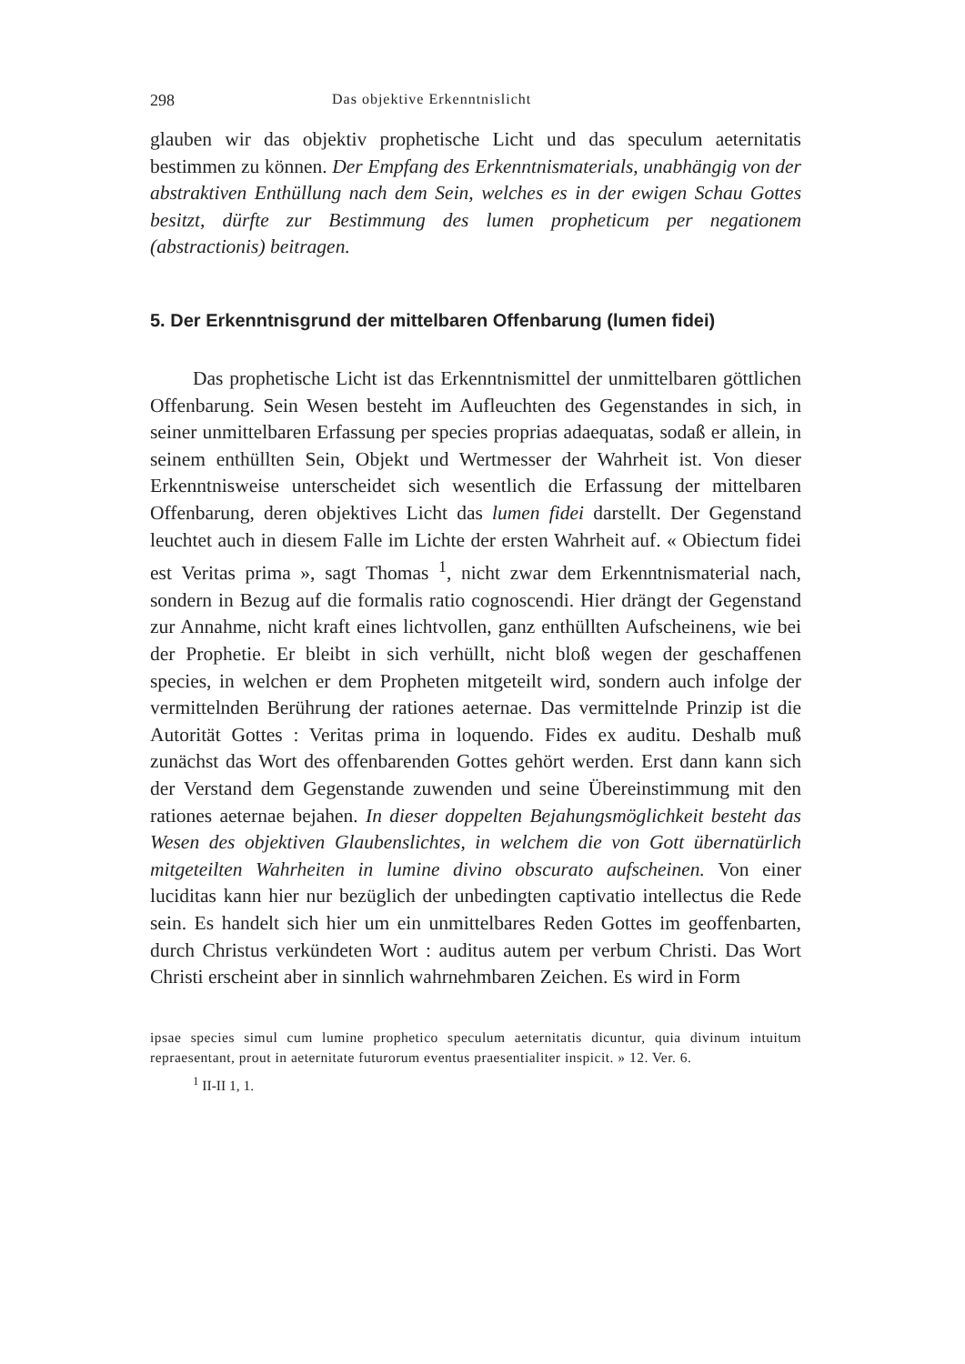298 Das objektive Erkenntnislicht
glauben wir das objektiv prophetische Licht und das speculum aeternitatis bestimmen zu können. Der Empfang des Erkenntnismaterials, unabhängig von der abstraktiven Enthüllung nach dem Sein, welches es in der ewigen Schau Gottes besitzt, dürfte zur Bestimmung des lumen propheticum per negationem (abstractionis) beitragen.
5. Der Erkenntnisgrund der mittelbaren Offenbarung (lumen fidei)
Das prophetische Licht ist das Erkenntnismittel der unmittelbaren göttlichen Offenbarung. Sein Wesen besteht im Aufleuchten des Gegenstandes in sich, in seiner unmittelbaren Erfassung per species proprias adaequatas, sodaß er allein, in seinem enthüllten Sein, Objekt und Wertmesser der Wahrheit ist. Von dieser Erkenntnisweise unterscheidet sich wesentlich die Erfassung der mittelbaren Offenbarung, deren objektives Licht das lumen fidei darstellt. Der Gegenstand leuchtet auch in diesem Falle im Lichte der ersten Wahrheit auf. « Obiectum fidei est Veritas prima », sagt Thomas <sup>1</sup>, nicht zwar dem Erkenntnismaterial nach, sondern in Bezug auf die formalis ratio cognoscendi. Hier drängt der Gegenstand zur Annahme, nicht kraft eines lichtvollen, ganz enthüllten Aufscheinens, wie bei der Prophetie. Er bleibt in sich verhüllt, nicht bloß wegen der geschaffenen species, in welchen er dem Propheten mitgeteilt wird, sondern auch infolge der vermittelnden Berührung der rationes aeternae. Das vermittelnde Prinzip ist die Autorität Gottes : Veritas prima in loquendo. Fides ex auditu. Deshalb muß zunächst das Wort des offenbarenden Gottes gehört werden. Erst dann kann sich der Verstand dem Gegenstande zuwenden und seine Übereinstimmung mit den rationes aeternae bejahen. In dieser doppelten Bejahungsmöglichkeit besteht das Wesen des objektiven Glaubenslichtes, in welchem die von Gott übernatürlich mitgeteilten Wahrheiten in lumine divino obscurato aufscheinen. Von einer luciditas kann hier nur bezüglich der unbedingten captivatio intellectus die Rede sein. Es handelt sich hier um ein unmittelbares Reden Gottes im geoffenbarten, durch Christus verkündeten Wort : auditus autem per verbum Christi. Das Wort Christi erscheint aber in sinnlich wahrnehmbaren Zeichen. Es wird in Form
ipsae species simul cum lumine prophetico speculum aeternitatis dicuntur, quia divinum intuitum repraesentant, prout in aeternitate futurorum eventus praesentialiter inspicit. » 12. Ver. 6.
<sup>1</sup> II-II 1, 1.